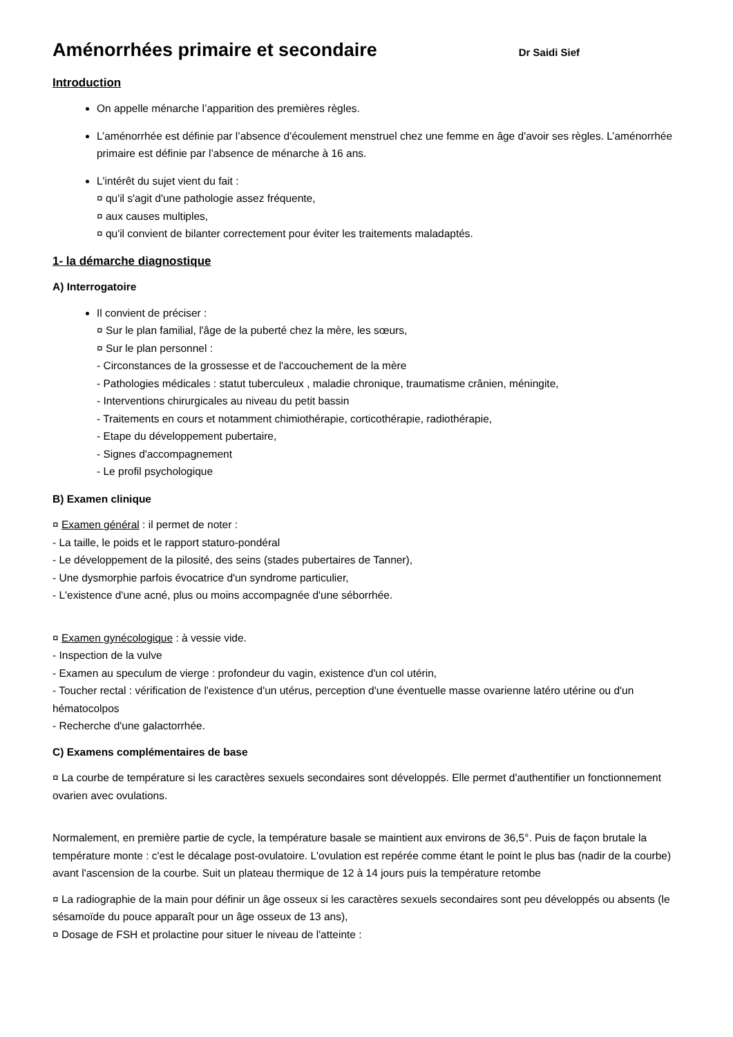Aménorrhées primaire et secondaire Dr Saidi Sief
Introduction
On appelle ménarche l’apparition des premières règles.
L’aménorrhée est définie par l’absence d'écoulement menstruel chez une femme en âge d'avoir ses règles. L’aménorrhée primaire est définie par l’absence de ménarche à 16 ans.
L'intérêt du sujet vient du fait :
¤ qu'il s'agit d'une pathologie assez fréquente,
¤ aux causes multiples,
¤ qu'il convient de bilanter correctement pour éviter les traitements maladaptés.
1- la démarche diagnostique
A) Interrogatoire
Il convient de préciser :
¤ Sur le plan familial, l'âge de la puberté chez la mère, les sœurs,
¤ Sur le plan personnel :
- Circonstances de la grossesse et de l'accouchement de la mère
- Pathologies médicales : statut tuberculeux , maladie chronique, traumatisme crânien, méningite,
- Interventions chirurgicales au niveau du petit bassin
- Traitements en cours et notamment chimiothérapie, corticothérapie, radiothérapie,
- Etape du développement pubertaire,
- Signes d'accompagnement
- Le profil psychologique
B) Examen clinique
¤ Examen général : il permet de noter :
- La taille, le poids et le rapport staturo-pondéral
- Le développement de la pilosité, des seins (stades pubertaires de Tanner),
- Une dysmorphie parfois évocatrice d'un syndrome particulier,
- L'existence d'une acné, plus ou moins accompagnée d'une séborrhée.
¤ Examen gynécologique : à vessie vide.
- Inspection de la vulve
- Examen au speculum de vierge : profondeur du vagin, existence d'un col utérin,
- Toucher rectal : vérification de l'existence d'un utérus, perception d'une éventuelle masse ovarienne latéro utérine ou d'un hématocolpos
- Recherche d'une galactorrhée.
C) Examens complémentaires de base
¤ La courbe de température si les caractères sexuels secondaires sont développés. Elle permet d'authentifier un fonctionnement ovarien avec ovulations.
Normalement, en première partie de cycle, la température basale se maintient aux environs de 36,5°. Puis de façon brutale la température monte : c'est le décalage post-ovulatoire. L'ovulation est repérée comme étant le point le plus bas (nadir de la courbe) avant l'ascension de la courbe. Suit un plateau thermique de 12 à 14 jours puis la température retombe
¤ La radiographie de la main pour définir un âge osseux si les caractères sexuels secondaires sont peu développés ou absents (le sésamoïde du pouce apparaît pour un âge osseux de 13 ans),
¤ Dosage de FSH et prolactine pour situer le niveau de l'atteinte :